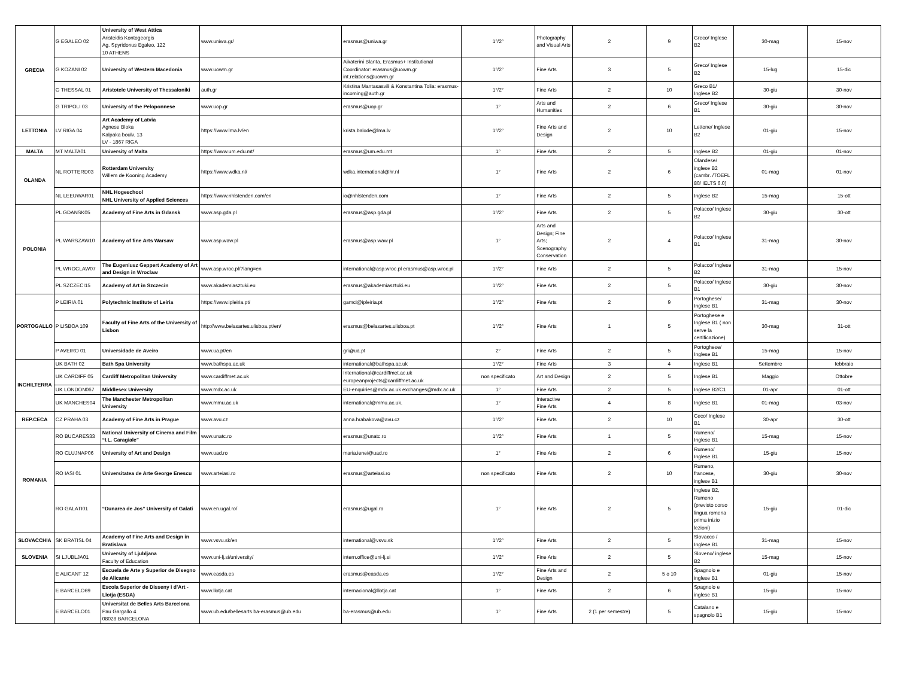| GRECIA | G EGALEO 02 | University of West Attica Aristeidis Kontogeorgis Ag. Spyridonus Egaleo, 122 10 ATHENS | www.uniwa.gr/ | erasmus@uniwa.gr | 1°/2° | Photography and Visual Arts | 2 | 9 | Greco/ Inglese B2 | 30-mag | 15-nov |
| | G KOZANI 02 | University of Western Macedonia | www.uowm.gr | Aikaterini Blanta, Erasmus+ Institutional Coordinator: erasmus@uowm.gr int.relations@uowm.gr | 1°/2° | Fine Arts | 3 | 5 | Greco/ Inglese B2 | 15-lug | 15-dic |
| | G THESSAL 01 | Aristotele University of Thessaloniki | auth.gr | Kristina Mantasasvili & Konstantina Tolia: erasmus-incoming@auth.gr | 1°/2° | Fine Arts | 2 | 10 | Greco B1/ Inglese B2 | 30-giu | 30-nov |
| | G TRIPOLI 03 | University of the Peloponnese | www.uop.gr | erasmus@uop.gr | 1° | Arts and Humanities | 2 | 6 | Greco/ Inglese B1 | 30-giu | 30-nov |
| LETTONIA | LV RIGA 04 | Art Academy of Latvia Agnese Bloka Kalpaka boulv. 13 LV - 1867 RIGA | https://www.lma.lv/en | krista.balode@lma.lv | 1°/2° | Fine Arts and Design | 2 | 10 | Lettone/ Inglese B2 | 01-giu | 15-nov |
| MALTA | MT MALTA01 | University of Malta | https://www.um.edu.mt/ | erasmus@um.edu.mt | 1° | Fine Arts | 2 | 5 | Inglese B2 | 01-giu | 01-nov |
| OLANDA | NL ROTTERD03 | Rotterdam University Willem de Kooning Academy | https://www.wdka.nl/ | wdka.international@hr.nl | 1° | Fine Arts | 2 | 6 | Olandese/ inglese B2 (cambr. /TOEFL 80/ IELTS 6.0) | 01-mag | 01-nov |
| | NL LEEUWAR01 | NHL Hogeschool NHL University of Applied Sciences | https://www.nhlstenden.com/en | io@nhlstenden.com | 1° | Fine Arts | 2 | 5 | Inglese B2 | 15-mag | 15-ott |
| POLONIA | PL GDANSK05 | Academy of Fine Arts in Gdansk | www.asp.gda.pl | erasmus@asp.gda.pl | 1°/2° | Fine Arts | 2 | 5 | Polacco/ Inglese B2 | 30-giu | 30-ott |
| | PL WARSZAW10 | Academy of fine Arts Warsaw | www.asp.waw.pl | erasmus@asp.waw.pl | 1° | Arts and Design; Fine Arts; Scenography Conservation | 2 | 4 | Polacco/ Inglese B1 | 31-mag | 30-nov |
| | PL WROCLAW07 | The Eugeniusz Geppert Academy of Art and Design in Wroclaw | www.asp.wroc.pl/?lang=en | international@asp.wroc.pl erasmus@asp.wroc.pl | 1°/2° | Fine Arts | 2 | 5 | Polacco/ Inglese B2 | 31-mag | 15-nov |
| | PL SZCZECI15 | Academy of Art in Szczecin | www.akademiasztuki.eu | erasmus@akademiasztuki.eu | 1°/2° | Fine Arts | 2 | 5 | Polacco/ Inglese B1 | 30-giu | 30-nov |
| PORTOGALLO | P LEIRIA 01 | Polytechnic Institute of Leiria | https://www.ipleiria.pt/ | gamci@ipleiria.pt | 1°/2° | Fine Arts | 2 | 9 | Portoghese/ Inglese B1 | 31-mag | 30-nov |
| | P LISBOA 109 | Faculty of Fine Arts of the University of Lisbon | http://www.belasartes.ulisboa.pt/en/ | erasmus@belasartes.ulisboa.pt | 1°/2° | Fine Arts | 1 | 5 | Portoghese e Inglese B1 ( non serve la certificazione) | 30-mag | 31-ott |
| | P AVEIRO 01 | Universidade de Aveiro | www.ua.pt/en | gri@ua.pt | 2° | Fine Arts | 2 | 5 | Portoghese/ Inglese B1 | 15-mag | 15-nov |
| INGHILTERRA | UK BATH 02 | Bath Spa University | www.bathspa.ac.uk | international@bathspa.ac.uk | 1°/2° | Fine Arts | 3 | 4 | Inglese B1 | Settembre | febbraio |
| | UK CARDIFF 05 | Cardiff Metropolitan University | www.cardiffmet.ac.uk | International@cardiffmet.ac.uk europeanprojects@cardiffmet.ac.uk | non specificato | Art and Design | 2 | 5 | Inglese B1 | Maggio | Ottobre |
| | UK LONDON067 | Middlesex University | www.mdx.ac.uk | EU-enquiries@mdx.ac.uk exchanges@mdx.ac.uk | 1° | Fine Arts | 2 | 5 | Inglese B2/C1 | 01-apr | 01-ott |
| | UK MANCHES04 | The Manchester Metropolitan University | www.mmu.ac.uk | international@mmu.ac.uk. | 1° | Interactive Fine Arts | 4 | 8 | Inglese B1 | 01-mag | 03-nov |
| REP.CECA | CZ PRAHA 03 | Academy of Fine Arts in Prague | www.avu.cz | anna.hrabakova@avu.cz | 1°/2° | Fine Arts | 2 | 10 | Ceco/ Inglese B1 | 30-apr | 30-ott |
| ROMANIA | RO BUCARES33 | National University of Cinema and Film “I.L. Caragiale” | www.unatc.ro | erasmus@unatc.ro | 1°/2° | Fine Arts | 1 | 5 | Rumeno/ Inglese B1 | 15-mag | 15-nov |
| | RO CLUJNAP06 | University of Art and Design | www.uad.ro | maria.ienei@uad.ro | 1° | Fine Arts | 2 | 6 | Rumeno/ Inglese B1 | 15-giu | 15-nov |
| | RO IASI 01 | Universitatea de Arte George Enescu | www.arteiasi.ro | erasmus@arteiasi.ro | non specificato | Fine Arts | 2 | 10 | Rumeno, francese, inglese B1 | 30-giu | 30-nov |
| | RO GALATI01 | “Dunarea de Jos” University of Galati | www.en.ugal.ro/ | erasmus@ugal.ro | 1° | Fine Arts | 2 | 5 | Inglese B2, Rumeno (previsto corso lingua romena prima inizio lezioni) | 15-giu | 01-dic |
| SLOVACCHIA | SK BRATISL 04 | Academy of Fine Arts and Design in Bratislava | www.vsvu.sk/en | international@vsvu.sk | 1°/2° | Fine Arts | 2 | 5 | Slovacco / Inglese B1 | 31-mag | 15-nov |
| SLOVENIA | SI LJUBLJA01 | University of Ljubljana Faculty of Education | www.uni-lj.si/university/ | intern.office@uni-lj.si | 1°/2° | Fine Arts | 2 | 5 | Sloveno/ inglese B2 | 15-mag | 15-nov |
| | E ALICANT 12 | Escuela de Arte y Superior de Disegno de Alicante | www.easda.es | erasmus@easda.es | 1°/2° | Fine Arts and Design | 2 | 5 o 10 | Spagnolo e inglese B1 | 01-giu | 15-nov |
| | E BARCELO69 | Escola Superior de Disseny i d’Art - Llotja (ESDA) | www.llotja.cat | internacional@llotja.cat | 1° | Fine Arts | 2 | 6 | Spagnolo e inglese B1 | 15-giu | 15-nov |
| | E BARCELO01 | Universitat de Belles Arts Barcelona Pau Gargallo 4 08028 BARCELONA | www.ub.edu/bellesarts ba-erasmus@ub.edu | ba-erasmus@ub.edu | 1° | Fine Arts | 2 (1 per semestre) | 5 | Catalano e spagnolo B1 | 15-giu | 15-nov |